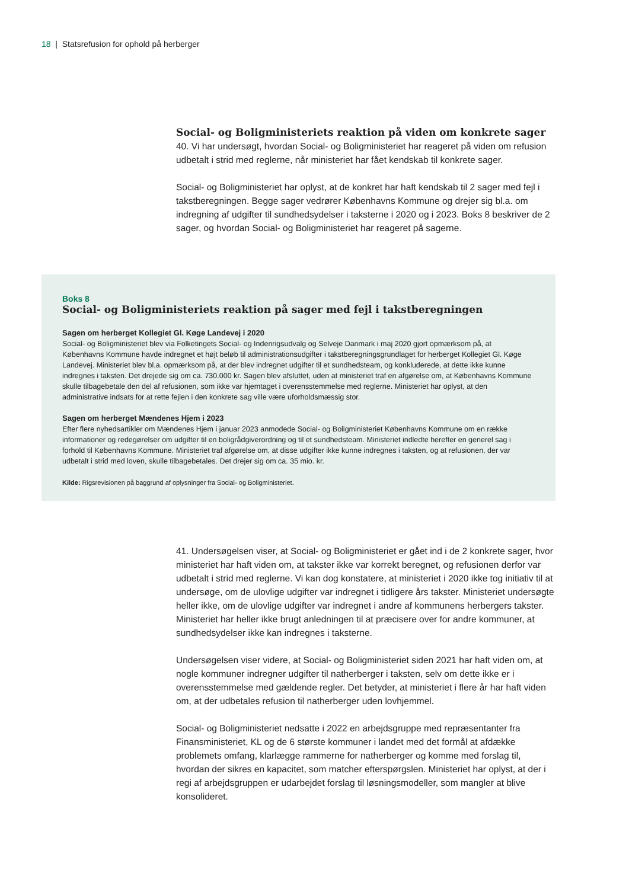18 | Statsrefusion for ophold på herberger
Social- og Boligministeriets reaktion på viden om konkrete sager
40. Vi har undersøgt, hvordan Social- og Boligministeriet har reageret på viden om refusion udbetalt i strid med reglerne, når ministeriet har fået kendskab til konkrete sager.
Social- og Boligministeriet har oplyst, at de konkret har haft kendskab til 2 sager med fejl i takstberegningen. Begge sager vedrører Københavns Kommune og drejer sig bl.a. om indregning af udgifter til sundhedsydelser i taksterne i 2020 og i 2023. Boks 8 beskriver de 2 sager, og hvordan Social- og Boligministeriet har reageret på sagerne.
Boks 8
Social- og Boligministeriets reaktion på sager med fejl i takstberegningen
Sagen om herberget Kollegiet Gl. Køge Landevej i 2020
Social- og Boligministeriet blev via Folketingets Social- og Indenrigsudvalg og Selveje Danmark i maj 2020 gjort opmærksom på, at Københavns Kommune havde indregnet et højt beløb til administrationsudgifter i takstberegningsgrundlaget for herberget Kollegiet Gl. Køge Landevej. Ministeriet blev bl.a. opmærksom på, at der blev indregnet udgifter til et sundhedsteam, og konkluderede, at dette ikke kunne indregnes i taksten. Det drejede sig om ca. 730.000 kr. Sagen blev afsluttet, uden at ministeriet traf en afgørelse om, at Københavns Kommune skulle tilbagebetale den del af refusionen, som ikke var hjemtaget i overensstemmelse med reglerne. Ministeriet har oplyst, at den administrative indsats for at rette fejlen i den konkrete sag ville være uforholdsmæssig stor.
Sagen om herberget Mændenes Hjem i 2023
Efter flere nyhedsartikler om Mændenes Hjem i januar 2023 anmodede Social- og Boligministeriet Københavns Kommune om en række informationer og redegørelser om udgifter til en boligrådgiverordning og til et sundhedsteam. Ministeriet indledte herefter en generel sag i forhold til Københavns Kommune. Ministeriet traf afgørelse om, at disse udgifter ikke kunne indregnes i taksten, og at refusionen, der var udbetalt i strid med loven, skulle tilbagebetales. Det drejer sig om ca. 35 mio. kr.
Kilde: Rigsrevisionen på baggrund af oplysninger fra Social- og Boligministeriet.
41. Undersøgelsen viser, at Social- og Boligministeriet er gået ind i de 2 konkrete sager, hvor ministeriet har haft viden om, at takster ikke var korrekt beregnet, og refusionen derfor var udbetalt i strid med reglerne. Vi kan dog konstatere, at ministeriet i 2020 ikke tog initiativ til at undersøge, om de ulovlige udgifter var indregnet i tidligere års takster. Ministeriet undersøgte heller ikke, om de ulovlige udgifter var indregnet i andre af kommunens herbergers takster. Ministeriet har heller ikke brugt anledningen til at præcisere over for andre kommuner, at sundhedsydelser ikke kan indregnes i taksterne.
Undersøgelsen viser videre, at Social- og Boligministeriet siden 2021 har haft viden om, at nogle kommuner indregner udgifter til natherberger i taksten, selv om dette ikke er i overensstemmelse med gældende regler. Det betyder, at ministeriet i flere år har haft viden om, at der udbetales refusion til natherberger uden lovhjemmel.
Social- og Boligministeriet nedsatte i 2022 en arbejdsgruppe med repræsentanter fra Finansministeriet, KL og de 6 største kommuner i landet med det formål at afdække problemets omfang, klarlægge rammerne for natherberger og komme med forslag til, hvordan der sikres en kapacitet, som matcher efterspørgslen. Ministeriet har oplyst, at der i regi af arbejdsgruppen er udarbejdet forslag til løsningsmodeller, som mangler at blive konsolideret.